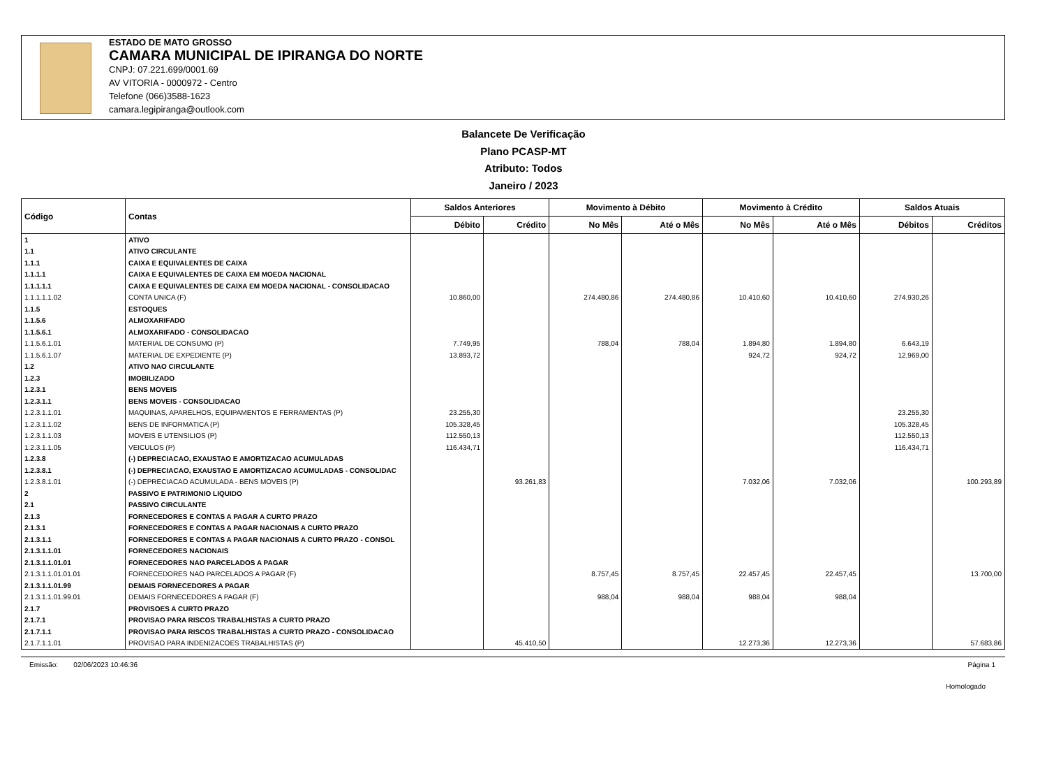ESTADO DE MATO GROSSO
CAMARA MUNICIPAL DE IPIRANGA DO NORTE
CNPJ: 07.221.699/0001.69
AV VITORIA - 0000972 - Centro
Telefone (066)3588-1623
camara.legipiranga@outlook.com
Balancete De Verificação
Plano PCASP-MT
Atributo: Todos
Janeiro / 2023
| Código | Contas | Saldos Anteriores | | Movimento à Débito | | Movimento à Crédito | | Saldos Atuais | |
| --- | --- | --- | --- | --- | --- | --- | --- | --- | --- |
| | | Débito | Crédito | No Mês | Até o Mês | No Mês | Até o Mês | Débitos | Créditos |
| 1 | ATIVO | | | | | | | | |
| 1.1 | ATIVO CIRCULANTE | | | | | | | | |
| 1.1.1 | CAIXA E EQUIVALENTES DE CAIXA | | | | | | | | |
| 1.1.1.1 | CAIXA E EQUIVALENTES DE CAIXA EM MOEDA NACIONAL | | | | | | | | |
| 1.1.1.1.1 | CAIXA E EQUIVALENTES DE CAIXA EM MOEDA NACIONAL - CONSOLIDACAO | | | | | | | | |
| 1.1.1.1.1.02 | CONTA UNICA (F) | 10.860,00 | | 274.480,86 | 274.480,86 | 10.410,60 | 10.410,60 | 274.930,26 | |
| 1.1.5 | ESTOQUES | | | | | | | | |
| 1.1.5.6 | ALMOXARIFADO | | | | | | | | |
| 1.1.5.6.1 | ALMOXARIFADO - CONSOLIDACAO | | | | | | | | |
| 1.1.5.6.1.01 | MATERIAL DE CONSUMO (P) | 7.749,95 | | 788,04 | 788,04 | 1.894,80 | 1.894,80 | 6.643,19 | |
| 1.1.5.6.1.07 | MATERIAL DE EXPEDIENTE (P) | 13.893,72 | | | | 924,72 | 924,72 | 12.969,00 | |
| 1.2 | ATIVO NAO CIRCULANTE | | | | | | | | |
| 1.2.3 | IMOBILIZADO | | | | | | | | |
| 1.2.3.1 | BENS MOVEIS | | | | | | | | |
| 1.2.3.1.1 | BENS MOVEIS - CONSOLIDACAO | | | | | | | | |
| 1.2.3.1.1.01 | MAQUINAS, APARELHOS, EQUIPAMENTOS E FERRAMENTAS (P) | 23.255,30 | | | | | | 23.255,30 | |
| 1.2.3.1.1.02 | BENS DE INFORMATICA (P) | 105.328,45 | | | | | | 105.328,45 | |
| 1.2.3.1.1.03 | MOVEIS E UTENSILIOS (P) | 112.550,13 | | | | | | 112.550,13 | |
| 1.2.3.1.1.05 | VEICULOS (P) | 116.434,71 | | | | | | 116.434,71 | |
| 1.2.3.8 | (-) DEPRECIACAO, EXAUSTAO E AMORTIZACAO ACUMULADAS | | | | | | | | |
| 1.2.3.8.1 | (-) DEPRECIACAO, EXAUSTAO E AMORTIZACAO ACUMULADAS - CONSOLIDAC | | | | | | | | |
| 1.2.3.8.1.01 | (-) DEPRECIACAO ACUMULADA - BENS MOVEIS (P) | | 93.261,83 | | | 7.032,06 | 7.032,06 | | 100.293,89 |
| 2 | PASSIVO E PATRIMONIO LIQUIDO | | | | | | | | |
| 2.1 | PASSIVO CIRCULANTE | | | | | | | | |
| 2.1.3 | FORNECEDORES E CONTAS A PAGAR A CURTO PRAZO | | | | | | | | |
| 2.1.3.1 | FORNECEDORES E CONTAS A PAGAR NACIONAIS A CURTO PRAZO | | | | | | | | |
| 2.1.3.1.1 | FORNECEDORES E CONTAS A PAGAR NACIONAIS A CURTO PRAZO - CONSOL | | | | | | | | |
| 2.1.3.1.1.01 | FORNECEDORES NACIONAIS | | | | | | | | |
| 2.1.3.1.1.01.01 | FORNECEDORES NAO PARCELADOS A PAGAR | | | | | | | | |
| 2.1.3.1.1.01.01.01 | FORNECEDORES NAO PARCELADOS A PAGAR (F) | | | 8.757,45 | 8.757,45 | 22.457,45 | 22.457,45 | | 13.700,00 |
| 2.1.3.1.1.01.99 | DEMAIS FORNECEDORES A PAGAR | | | | | | | | |
| 2.1.3.1.1.01.99.01 | DEMAIS FORNECEDORES A PAGAR (F) | | | 988,04 | 988,04 | 988,04 | 988,04 | | |
| 2.1.7 | PROVISOES A CURTO PRAZO | | | | | | | | |
| 2.1.7.1 | PROVISAO PARA RISCOS TRABALHISTAS A CURTO PRAZO | | | | | | | | |
| 2.1.7.1.1 | PROVISAO PARA RISCOS TRABALHISTAS A CURTO PRAZO - CONSOLIDACAO | | | | | | | | |
| 2.1.7.1.1.01 | PROVISAO PARA INDENIZACOES TRABALHISTAS (P) | | 45.410,50 | | | 12.273,36 | 12.273,36 | | 57.683,86 |
Emissão: 02/06/2023 10:46:36 Página 1
Homologado